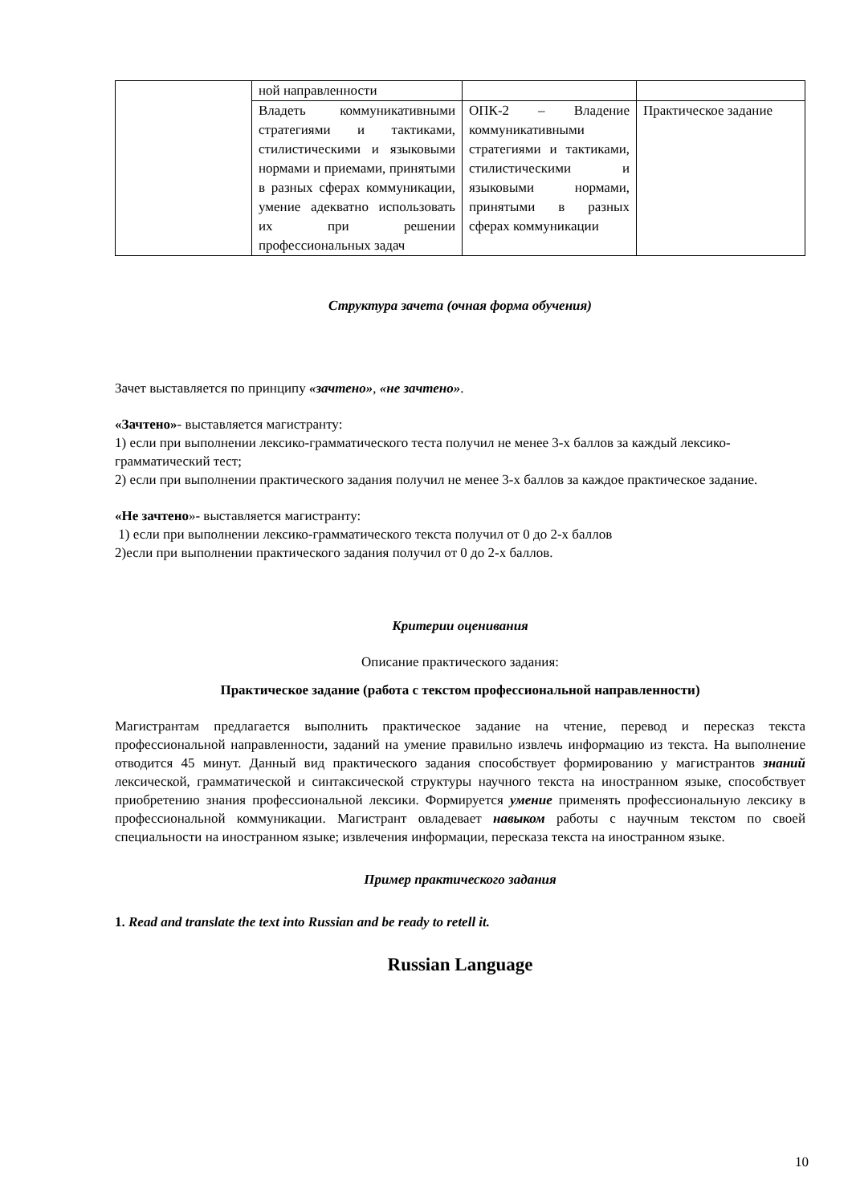| | ной направленности | | |
| | Владеть коммуникативными стратегиями и тактиками, стилистическими и языковыми нормами и приемами, принятыми в разных сферах коммуникации, умение адекватно использовать их при решении профессиональных задач | ОПК-2 – Владение коммуникативными стратегиями и тактиками, стилистическими и языковыми нормами, принятыми в разных сферах коммуникации | Практическое задание |
Структура зачета (очная форма обучения)
Зачет выставляется по принципу «зачтено», «не зачтено».
«Зачтено»- выставляется магистранту:
1) если при выполнении лексико-грамматического теста получил не менее 3-х баллов за каждый лексико-грамматический тест;
2) если при выполнении практического задания получил не менее 3-х баллов за каждое практическое задание.
«Не зачтено»- выставляется магистранту:
1) если при выполнении лексико-грамматического текста получил от 0 до 2-х баллов
2)если при выполнении практического задания получил от 0 до 2-х баллов.
Критерии оценивания
Описание практического задания:
Практическое задание (работа с текстом профессиональной направленности)
Магистрантам предлагается выполнить практическое задание на чтение, перевод и пересказ текста профессиональной направленности, заданий на умение правильно извлечь информацию из текста. На выполнение отводится 45 минут. Данный вид практического задания способствует формированию у магистрантов знаний лексической, грамматической и синтаксической структуры научного текста на иностранном языке, способствует приобретению знания профессиональной лексики. Формируется умение применять профессиональную лексику в профессиональной коммуникации. Магистрант овладевает навыком работы с научным текстом по своей специальности на иностранном языке; извлечения информации, пересказа текста на иностранном языке.
Пример практического задания
1. Read and translate the text into Russian and be ready to retell it.
Russian Language
10